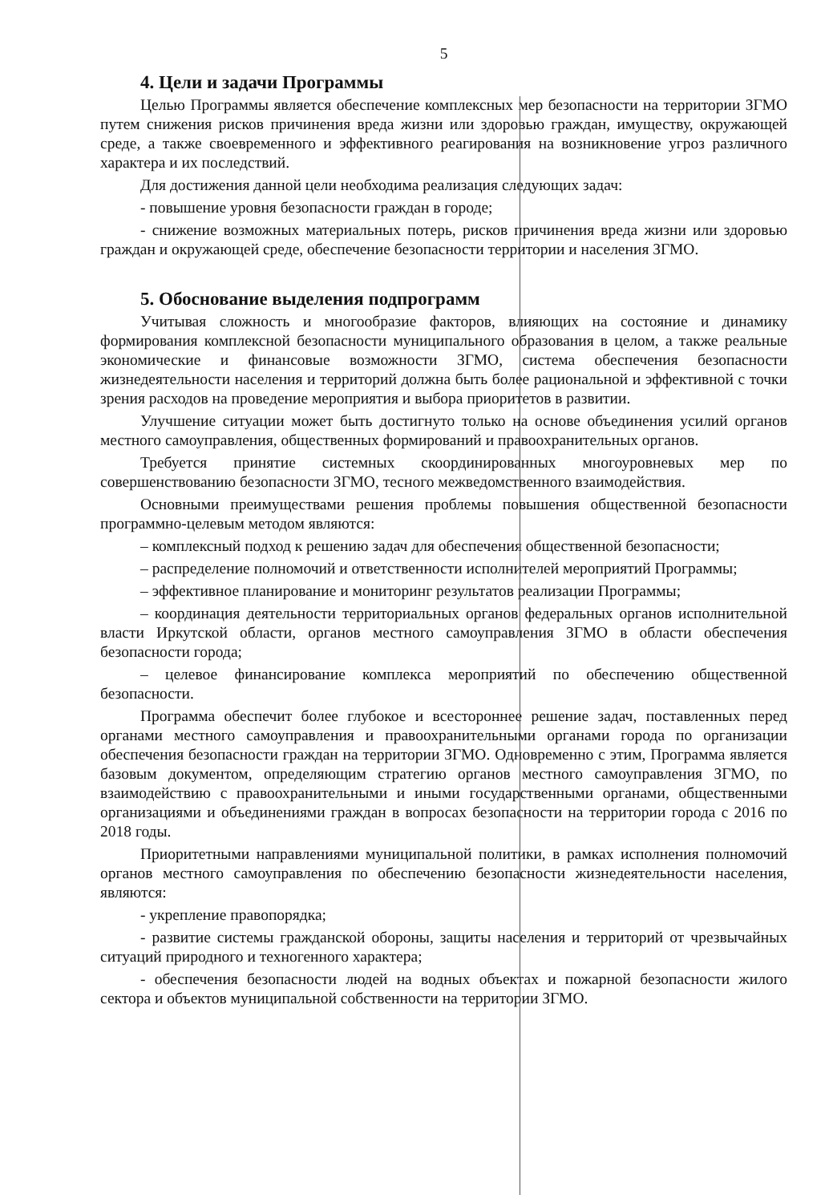5
4. Цели и задачи Программы
Целью Программы является обеспечение комплексных мер безопасности на территории ЗГМО путем снижения рисков причинения вреда жизни или здоровью граждан, имуществу, окружающей среде, а также своевременного и эффективного реагирования на возникновение угроз различного характера и их последствий.
Для достижения данной цели необходима реализация следующих задач:
- повышение уровня безопасности граждан в городе;
- снижение возможных материальных потерь, рисков причинения вреда жизни или здоровью граждан и окружающей среде, обеспечение безопасности территории и населения ЗГМО.
5. Обоснование выделения подпрограмм
Учитывая сложность и многообразие факторов, влияющих на состояние и динамику формирования комплексной безопасности муниципального образования в целом, а также реальные экономические и финансовые возможности ЗГМО, система обеспечения безопасности жизнедеятельности населения и территорий должна быть более рациональной и эффективной с точки зрения расходов на проведение мероприятия и выбора приоритетов в развитии.
Улучшение ситуации может быть достигнуто только на основе объединения усилий органов местного самоуправления, общественных формирований и правоохранительных органов.
Требуется принятие системных скоординированных многоуровневых мер по совершенствованию безопасности ЗГМО, тесного межведомственного взаимодействия.
Основными преимуществами решения проблемы повышения общественной безопасности программно-целевым методом являются:
– комплексный подход к решению задач для обеспечения общественной безопасности;
– распределение полномочий и ответственности исполнителей мероприятий Программы;
– эффективное планирование и мониторинг результатов реализации Программы;
– координация деятельности территориальных органов федеральных органов исполнительной власти Иркутской области, органов местного самоуправления ЗГМО в области обеспечения безопасности города;
– целевое финансирование комплекса мероприятий по обеспечению общественной безопасности.
Программа обеспечит более глубокое и всестороннее решение задач, поставленных перед органами местного самоуправления и правоохранительными органами города по организации обеспечения безопасности граждан на территории ЗГМО. Одновременно с этим, Программа является базовым документом, определяющим стратегию органов местного самоуправления ЗГМО, по взаимодействию с правоохранительными и иными государственными органами, общественными организациями и объединениями граждан в вопросах безопасности на территории города с 2016 по 2018 годы.
Приоритетными направлениями муниципальной политики, в рамках исполнения полномочий органов местного самоуправления по обеспечению безопасности жизнедеятельности населения, являются:
- укрепление правопорядка;
- развитие системы гражданской обороны, защиты населения и территорий от чрезвычайных ситуаций природного и техногенного характера;
- обеспечения безопасности людей на водных объектах и пожарной безопасности жилого сектора и объектов муниципальной собственности на территории ЗГМО.